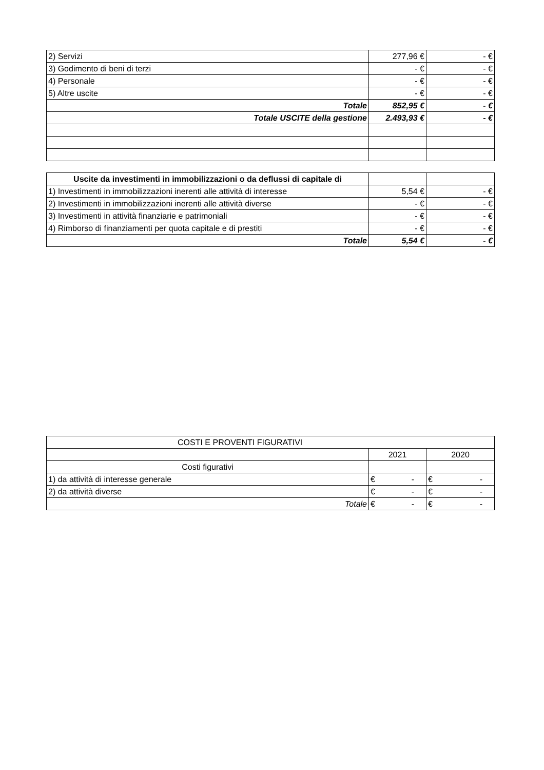| 2) Servizi | 277,96 € | - € |
| 3) Godimento di beni di terzi | - € | - € |
| 4) Personale | - € | - € |
| 5) Altre uscite | - € | - € |
| Totale | 852,95 € | - € |
| Totale USCITE della gestione | 2.493,93 € | - € |
| Uscite da investimenti in immobilizzazioni o da deflussi di capitale di | | |
| 1) Investimenti in immobilizzazioni inerenti alle attività di interesse | 5,54 € | - € |
| 2) Investimenti in immobilizzazioni inerenti alle attività diverse | - € | - € |
| 3) Investimenti in attività finanziarie e patrimoniali | - € | - € |
| 4) Rimborso di finanziamenti per quota capitale e di prestiti | - € | - € |
| Totale | 5,54 € | - € |
| COSTI E PROVENTI FIGURATIVI | | |
| | 2021 | 2020 |
| Costi figurativi | | |
| 1) da attività di interesse generale | € - | € - |
| 2) da attività diverse | € - | € - |
| Totale | € - | € - |